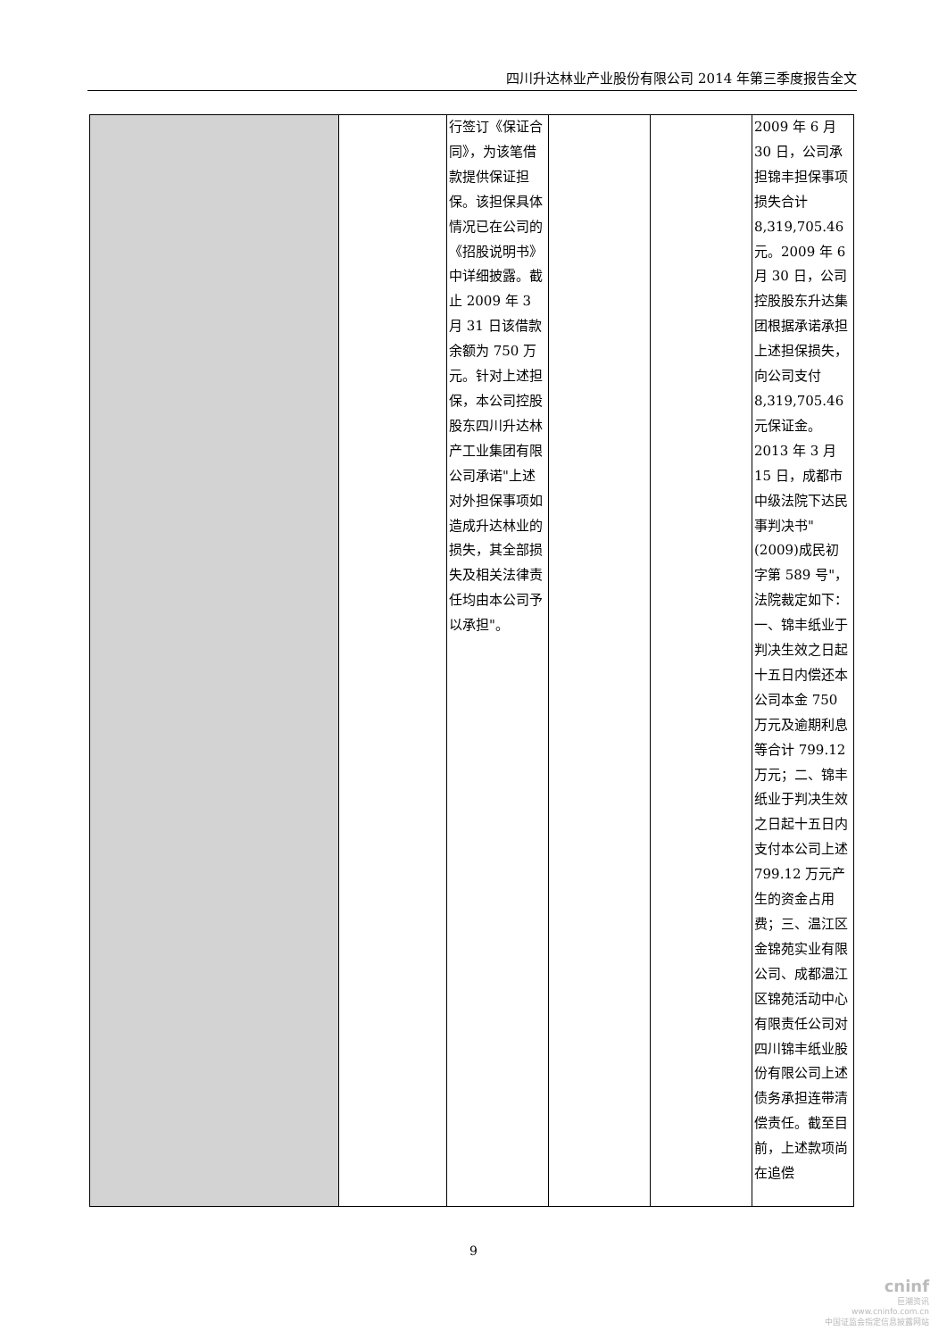四川升达林业产业股份有限公司 2014 年第三季度报告全文
| | | 行签订《保证合同》，为该笔借款提供保证担保。该担保具体情况已在公司的《招股说明书》中详细披露。截止 2009 年 3 月 31 日该借款余额为 750 万元。针对上述担保，本公司控股股东四川升达林产工业集团有限公司承诺"上述对外担保事项如造成升达林业的损失，其全部损失及相关法律责任均由本公司予以承担"。 | | | 2009 年 6 月 30 日，公司承担锦丰担保事项损失合计 8,319,705.46 元。2009 年 6 月 30 日，公司控股股东升达集团根据承诺承担上述担保损失，向公司支付 8,319,705.46 元保证金。2013 年 3 月 15 日，成都市中级法院下达民事判决书"(2009)成民初字第 589 号"，法院裁定如下：一、锦丰纸业于判决生效之日起十五日内偿还本公司本金 750 万元及逾期利息等合计 799.12 万元；二、锦丰纸业于判决生效之日起十五日内支付本公司上述 799.12 万元产生的资金占用费；三、温江区金锦苑实业有限公司、成都温江区锦苑活动中心有限责任公司对四川锦丰纸业股份有限公司上述债务承担连带清偿责任。截至目前，上述款项尚在追偿 |
9
cninf
巨潮资讯
www.cninfo.com.cn
中国证监会指定信息披露网站